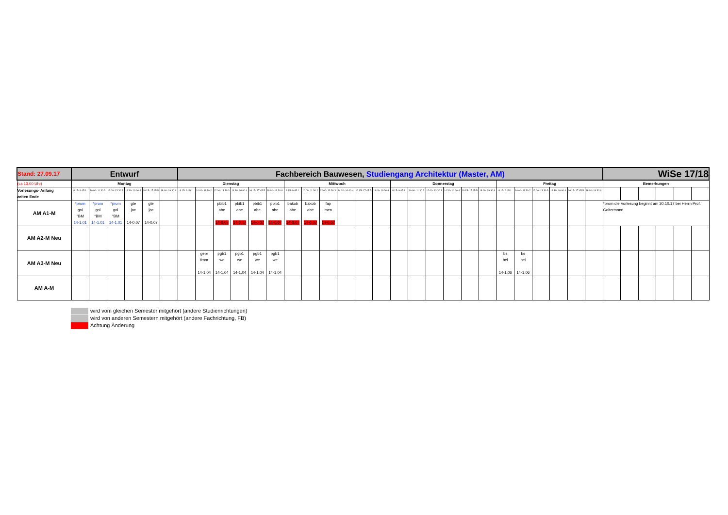| Stand: 27.09.17 | Entwurf | | | | | | Fachbereich Bauwesen, Studiengang Architektur (Master, AM) | | | | | | | | | | | | | | | | | | | | | | | | WiSe 17/18 | | | | | |
| (ca 13.00 Uhr) | Montag | | | | | | Dienstag | | | | | | Mittwoch | | | | | | Donnerstag | | | | | | Freitag | | | | | | Bemerkungen | | | | | |
| Vorlesungs- Anfang zeiten Ende | 8.15- 9.45 1. | 10.00- 11.30 2. | 12.00- 13.30 3. | 14.30- 16.00 4. | 16.15- 17.45 5. | 18.00- 19.30 6. | 8.15- 9.45 1. | 10.00- 11.30 2. | 12.00- 13.30 3. | 14.30- 16.00 4. | 16.15- 17.45 5. | 18.00- 19.30 6. | 8.15- 9.45 1. | 10.00- 11.30 2. | 12.00- 13.30 3. | 14.30- 16.00 4. | 16.15- 17.45 5. | 18.00- 19.30 6. | 8.15- 9.45 1. | 10.00- 11.30 2. | 12.00- 13.30 3. | 14.30- 16.00 4. | 16.15- 17.45 5. | 18.00- 19.30 6. | 8.15- 9.45 1. | 10.00- 11.30 2. | 12.00- 13.30 3. | 14.30- 16.00 4. | 16.15- 17.45 5. | 18.00- 19.30 6. | | | | | | |
| AM A1-M | *prom gol °BM 14-1.01 | *prom gol °BM 14-1.01 | *prom gol °BM 14-1.01 | gte jac 14-0.07 | gte jac 14-0.07 | | | | pbib1 abe 14-0.07 | pbib1 abe 14-0.07 | pbib1 abe 14-0.07 | pbib1 abe 14-0.07 | bakob abe 14-0.07 | bakob abe 14-0.07 | fap men 14-0.07 | | | | | | | | | | | | | | | | *prom die Vorlesung beginnt am 30.10.17 bei Herrn Prof. Goltermann | | | | | |
| AM A2-M Neu | | | | | | | | | | | | | | | | | | | | | | | | | | | | | | | | | | | | |
| AM A3-M Neu | | | | | | | | gepr fram 14-1.04 | pgb1 we 14-1.04 | pgb1 we 14-1.04 | pgb1 we 14-1.04 | pgb1 we 14-1.04 | | | | | | | | | | | | | bs hei 14-1.06 | bs hei 14-1.06 | | | | | | | | | | |
| AM A-M | | | | | | | | | | | | | | | | | | | | | | | | | | | | | | | | | | | | |
wird vom gleichen Semester mitgehört (andere Studienrichtungen)
wird von anderen Semestern mitgehört (andere Fachrichtung, FB)
Achtung Änderung